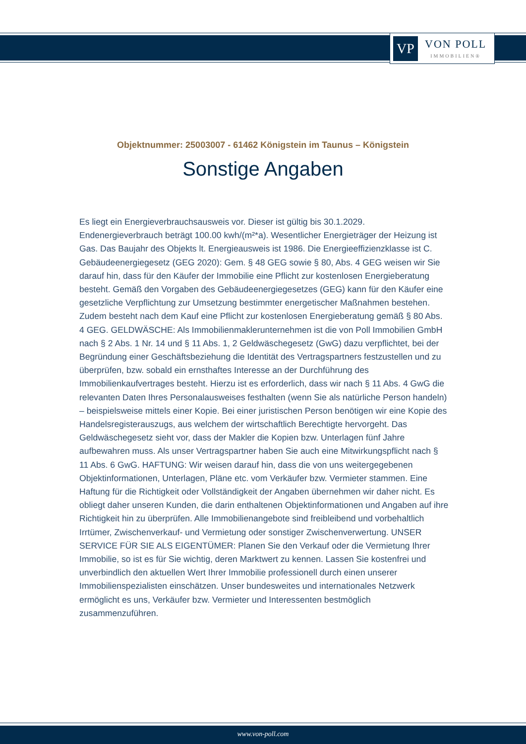VP
VON POLL
IMMOBILIEN®
Objektnummer: 25003007 - 61462 Königstein im Taunus – Königstein
Sonstige Angaben
Es liegt ein Energieverbrauchsausweis vor. Dieser ist gültig bis 30.1.2029. Endenergieverbrauch beträgt 100.00 kwh/(m²*a). Wesentlicher Energieträger der Heizung ist Gas. Das Baujahr des Objekts lt. Energieausweis ist 1986. Die Energieeffizienzklasse ist C. Gebäudeenergiegesetz (GEG 2020): Gem. § 48 GEG sowie § 80, Abs. 4 GEG weisen wir Sie darauf hin, dass für den Käufer der Immobilie eine Pflicht zur kostenlosen Energieberatung besteht. Gemäß den Vorgaben des Gebäudeenergiegesetzes (GEG) kann für den Käufer eine gesetzliche Verpflichtung zur Umsetzung bestimmter energetischer Maßnahmen bestehen. Zudem besteht nach dem Kauf eine Pflicht zur kostenlosen Energieberatung gemäß § 80 Abs. 4 GEG. GELDWÄSCHE: Als Immobilienmaklerunternehmen ist die von Poll Immobilien GmbH nach § 2 Abs. 1 Nr. 14 und § 11 Abs. 1, 2 Geldwäschegesetz (GwG) dazu verpflichtet, bei der Begründung einer Geschäftsbeziehung die Identität des Vertragspartners festzustellen und zu überprüfen, bzw. sobald ein ernsthaftes Interesse an der Durchführung des Immobilienkaufvertrages besteht. Hierzu ist es erforderlich, dass wir nach § 11 Abs. 4 GwG die relevanten Daten Ihres Personalausweises festhalten (wenn Sie als natürliche Person handeln) – beispielsweise mittels einer Kopie. Bei einer juristischen Person benötigen wir eine Kopie des Handelsregisterauszugs, aus welchem der wirtschaftlich Berechtigte hervorgeht. Das Geldwäschegesetz sieht vor, dass der Makler die Kopien bzw. Unterlagen fünf Jahre aufbewahren muss. Als unser Vertragspartner haben Sie auch eine Mitwirkungspflicht nach § 11 Abs. 6 GwG. HAFTUNG: Wir weisen darauf hin, dass die von uns weitergegebenen Objektinformationen, Unterlagen, Pläne etc. vom Verkäufer bzw. Vermieter stammen. Eine Haftung für die Richtigkeit oder Vollständigkeit der Angaben übernehmen wir daher nicht. Es obliegt daher unseren Kunden, die darin enthaltenen Objektinformationen und Angaben auf ihre Richtigkeit hin zu überprüfen. Alle Immobilienangebote sind freibleibend und vorbehaltlich Irrtümer, Zwischenverkauf- und Vermietung oder sonstiger Zwischenverwertung. UNSER SERVICE FÜR SIE ALS EIGENTÜMER: Planen Sie den Verkauf oder die Vermietung Ihrer Immobilie, so ist es für Sie wichtig, deren Marktwert zu kennen. Lassen Sie kostenfrei und unverbindlich den aktuellen Wert Ihrer Immobilie professionell durch einen unserer Immobilienspezialisten einschätzen. Unser bundesweites und internationales Netzwerk ermöglicht es uns, Verkäufer bzw. Vermieter und Interessenten bestmöglich zusammenzuführen.
www.von-poll.com